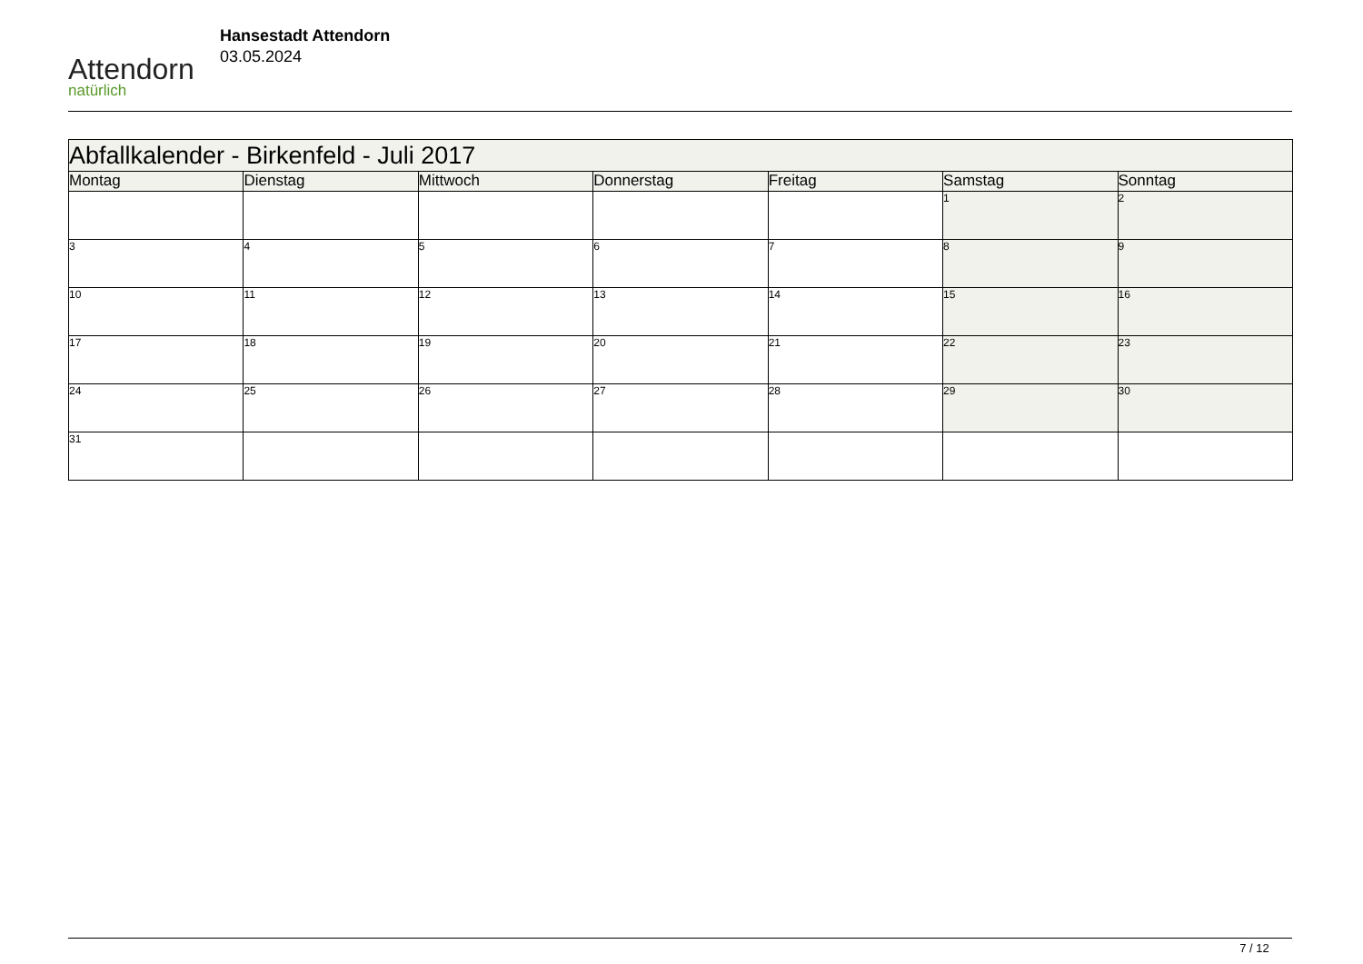Attendorn
natürlich
Hansestadt Attendorn
03.05.2024
| Abfallkalender - Birkenfeld - Juli 2017 | | | | | | |
| Montag | Dienstag | Mittwoch | Donnerstag | Freitag | Samstag | Sonntag |
| | | | | | 1 | 2 |
| 3 | 4 | 5 | 6 | 7 | 8 | 9 |
| 10 | 11 | 12 | 13 | 14 | 15 | 16 |
| 17 | 18 | 19 | 20 | 21 | 22 | 23 |
| 24 | 25 | 26 | 27 | 28 | 29 | 30 |
| 31 | | | | | | |
7 / 12